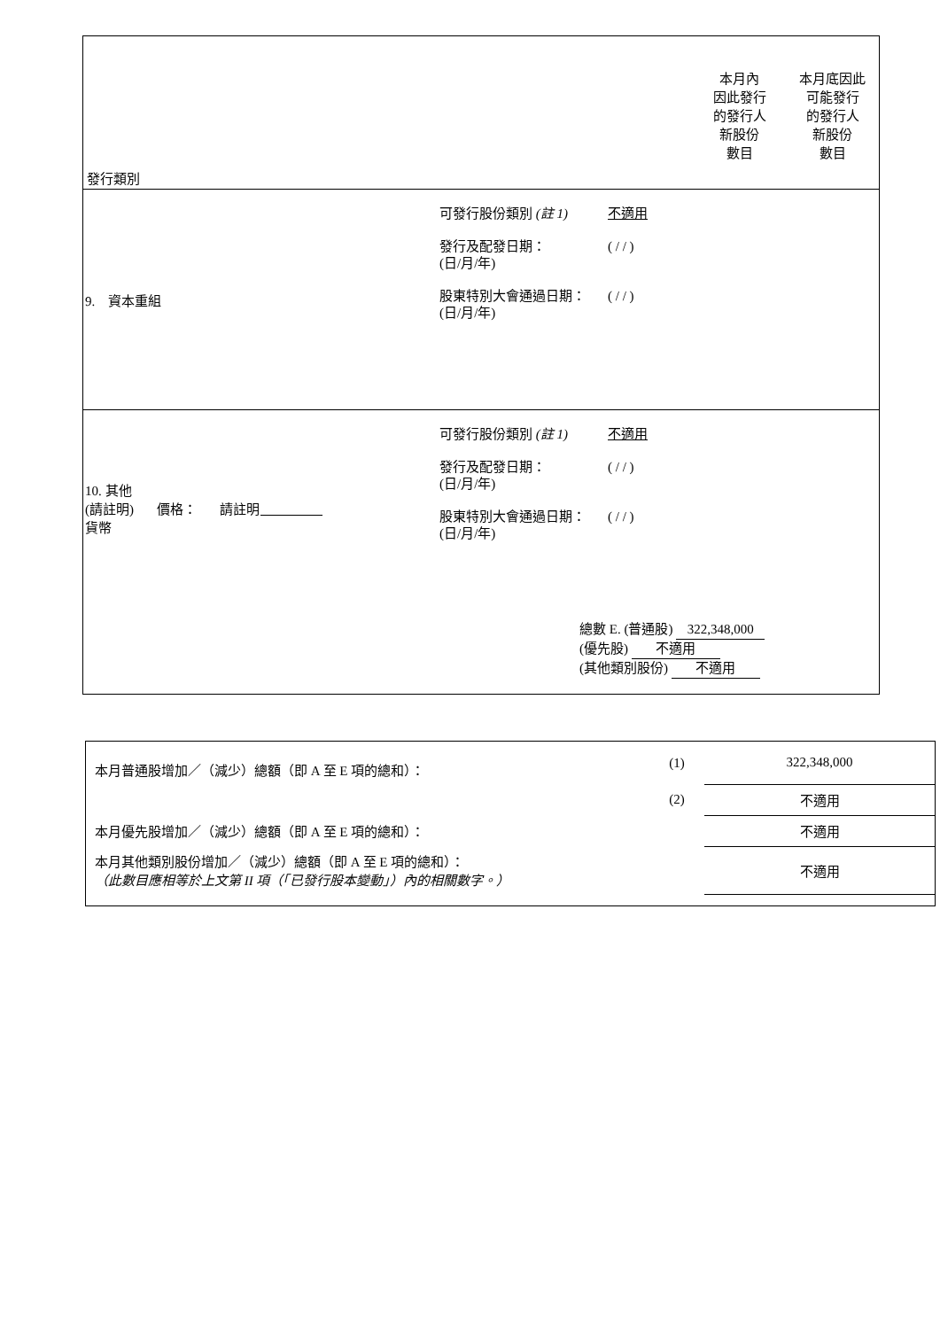發行類別
本月內
因此發行
的發行人
新股份
數目
本月底因此
可能發行
的發行人
新股份
數目
9. 資本重組
可發行股份類別 (註 1) 不適用
發行及配發日期：
(日/月/年) ( / / )
股東特別大會通過日期：
(日/月/年) ( / / )
10. 其他
(請註明) 價格： 請註明
貨幣
可發行股份類別 (註 1) 不適用
發行及配發日期：
(日/月/年) ( / / )
股東特別大會通過日期：
(日/月/年) ( / / )
總數 E. (普通股) 322,348,000
(優先股) 不適用
(其他類別股份) 不適用
| 本月普通股增加／（減少）總額（即 A 至 E 項的總和）： | (1) | 322,348,000 |
| | (2) | 不適用 |
| 本月優先股增加／（減少）總額（即 A 至 E 項的總和）： | | 不適用 |
| 本月其他類別股份增加／（減少）總額（即 A 至 E 項的總和）： （此數目應相等於上文第 II 項（「已發行股本變動」）內的相關數字。） | | 不適用 |